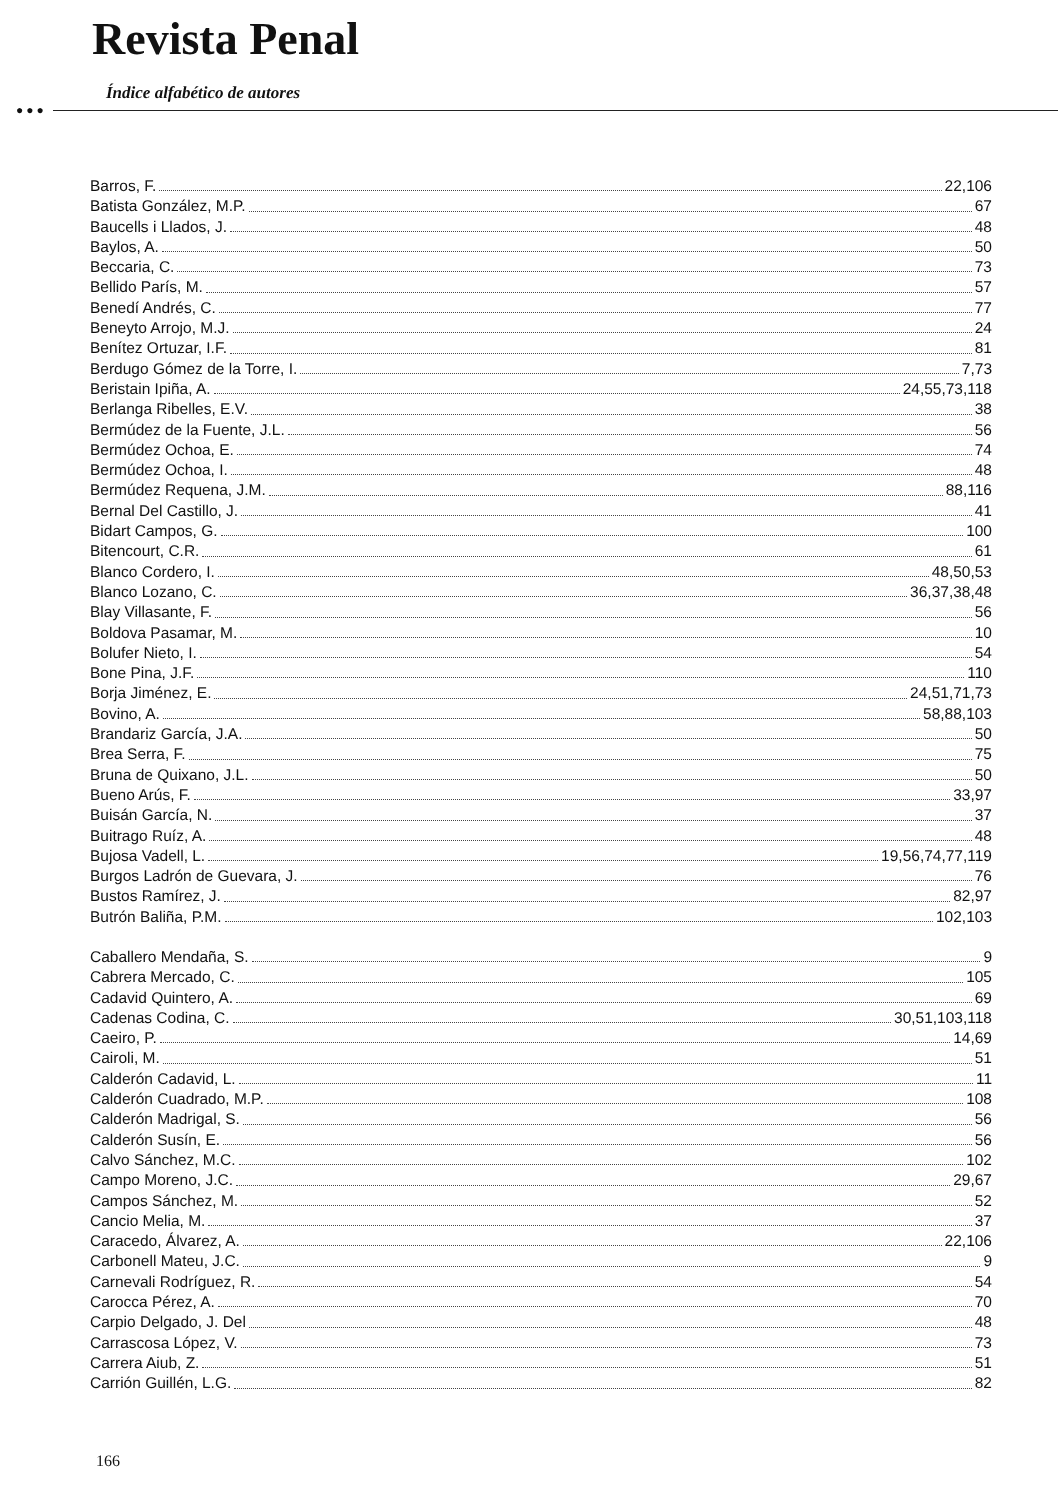Revista Penal
Índice alfabético de autores
●●●
Barros, F. 22,106
Batista González, M.P. 67
Baucells i Llados, J. 48
Baylos, A. 50
Beccaria, C. 73
Bellido París, M. 57
Benedí Andrés, C. 77
Beneyto Arrojo, M.J. 24
Benítez Ortuzar, I.F. 81
Berdugo Gómez de la Torre, I. 7,73
Beristain Ipiña, A. 24,55,73,118
Berlanga Ribelles, E.V. 38
Bermúdez de la Fuente, J.L. 56
Bermúdez Ochoa, E. 74
Bermúdez Ochoa, I. 48
Bermúdez Requena, J.M. 88,116
Bernal Del Castillo, J. 41
Bidart Campos, G. 100
Bitencourt, C.R. 61
Blanco Cordero, I. 48,50,53
Blanco Lozano, C. 36,37,38,48
Blay Villasante, F. 56
Boldova Pasamar, M. 10
Bolufer Nieto, I. 54
Bone Pina, J.F. 110
Borja Jiménez, E. 24,51,71,73
Bovino, A. 58,88,103
Brandariz García, J.A. 50
Brea Serra, F. 75
Bruna de Quixano, J.L. 50
Bueno Arús, F. 33,97
Buisán García, N. 37
Buitrago Ruíz, A. 48
Bujosa Vadell, L. 19,56,74,77,119
Burgos Ladrón de Guevara, J. 76
Bustos Ramírez, J. 82,97
Butrón Baliña, P.M. 102,103
Caballero Mendaña, S. 9
Cabrera Mercado, C. 105
Cadavid Quintero, A. 69
Cadenas Codina, C. 30,51,103,118
Caeiro, P. 14,69
Cairoli, M. 51
Calderón Cadavid, L. 11
Calderón Cuadrado, M.P. 108
Calderón Madrigal, S. 56
Calderón Susín, E. 56
Calvo Sánchez, M.C. 102
Campo Moreno, J.C. 29,67
Campos Sánchez, M. 52
Cancio Melia, M. 37
Caracedo, Álvarez, A. 22,106
Carbonell Mateu, J.C. 9
Carnevali Rodríguez, R. 54
Carocca Pérez, A. 70
Carpio Delgado, J. Del 48
Carrascosa López, V. 73
Carrera Aiub, Z. 51
Carrión Guillén, L.G. 82
166